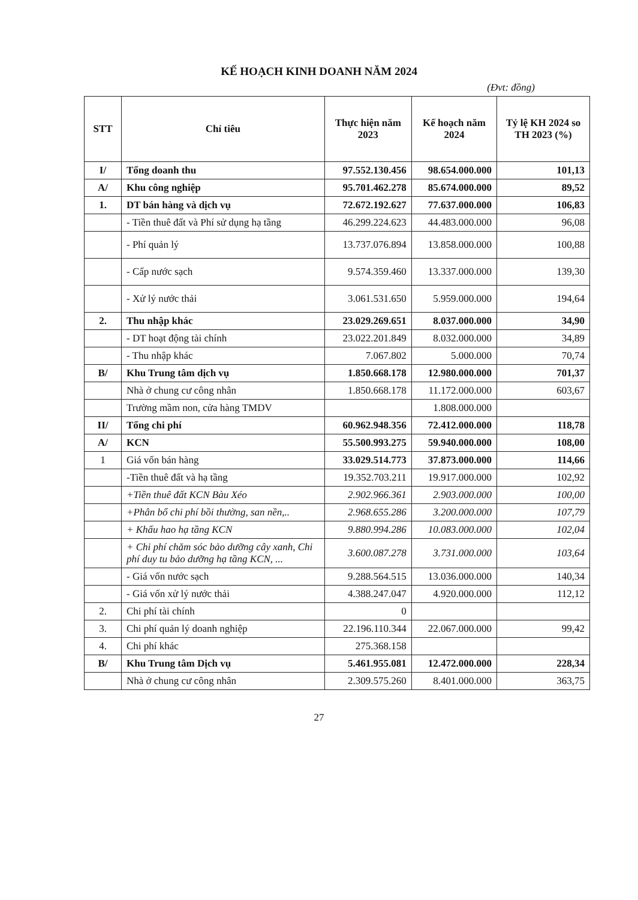KẾ HOẠCH KINH DOANH NĂM 2024
(Đvt: đồng)
| STT | Chỉ tiêu | Thực hiện năm 2023 | Kế hoạch năm 2024 | Tỷ lệ KH 2024 so TH 2023 (%) |
| --- | --- | --- | --- | --- |
| I/ | Tổng doanh thu | 97.552.130.456 | 98.654.000.000 | 101,13 |
| A/ | Khu công nghiệp | 95.701.462.278 | 85.674.000.000 | 89,52 |
| 1. | DT bán hàng và dịch vụ | 72.672.192.627 | 77.637.000.000 | 106,83 |
| | - Tiền thuê đất và Phí sử dụng hạ tầng | 46.299.224.623 | 44.483.000.000 | 96,08 |
| | - Phí quản lý | 13.737.076.894 | 13.858.000.000 | 100,88 |
| | - Cấp nước sạch | 9.574.359.460 | 13.337.000.000 | 139,30 |
| | - Xử lý nước thải | 3.061.531.650 | 5.959.000.000 | 194,64 |
| 2. | Thu nhập khác | 23.029.269.651 | 8.037.000.000 | 34,90 |
| | - DT hoạt động tài chính | 23.022.201.849 | 8.032.000.000 | 34,89 |
| | - Thu nhập khác | 7.067.802 | 5.000.000 | 70,74 |
| B/ | Khu Trung tâm dịch vụ | 1.850.668.178 | 12.980.000.000 | 701,37 |
| | Nhà ở chung cư công nhân | 1.850.668.178 | 11.172.000.000 | 603,67 |
| | Trường mầm non, cửa hàng TMDV | | 1.808.000.000 | |
| II/ | Tổng chi phí | 60.962.948.356 | 72.412.000.000 | 118,78 |
| A/ | KCN | 55.500.993.275 | 59.940.000.000 | 108,00 |
| 1 | Giá vốn bán hàng | 33.029.514.773 | 37.873.000.000 | 114,66 |
| | -Tiền thuê đất và hạ tầng | 19.352.703.211 | 19.917.000.000 | 102,92 |
| | +Tiền thuê đất KCN Bàu Xéo | 2.902.966.361 | 2.903.000.000 | 100,00 |
| | +Phân bổ chi phí bồi thường, san nền,.. | 2.968.655.286 | 3.200.000.000 | 107,79 |
| | + Khấu hao hạ tầng KCN | 9.880.994.286 | 10.083.000.000 | 102,04 |
| | + Chi phí chăm sóc bảo dưỡng cây xanh, Chi phí duy tu bảo dưỡng hạ tầng KCN, ... | 3.600.087.278 | 3.731.000.000 | 103,64 |
| | - Giá vốn nước sạch | 9.288.564.515 | 13.036.000.000 | 140,34 |
| | - Giá vốn xử lý nước thải | 4.388.247.047 | 4.920.000.000 | 112,12 |
| 2. | Chi phí tài chính | 0 | | |
| 3. | Chi phí quản lý doanh nghiệp | 22.196.110.344 | 22.067.000.000 | 99,42 |
| 4. | Chi phí khác | 275.368.158 | | |
| B/ | Khu Trung tâm Dịch vụ | 5.461.955.081 | 12.472.000.000 | 228,34 |
| | Nhà ở chung cư công nhân | 2.309.575.260 | 8.401.000.000 | 363,75 |
27